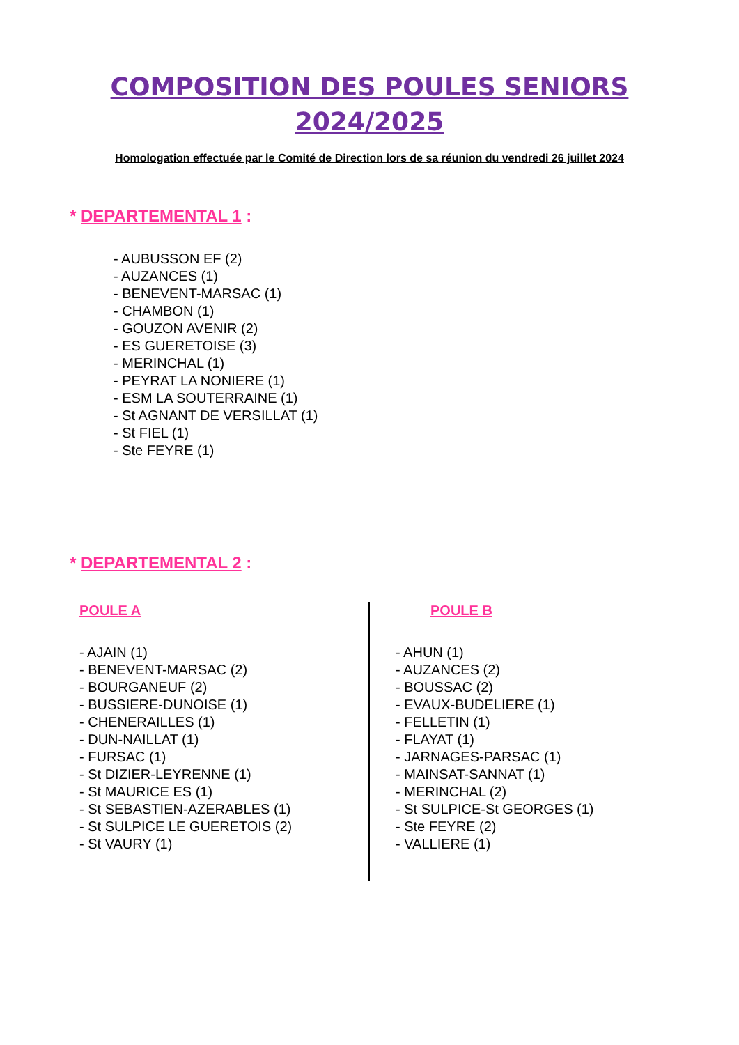COMPOSITION DES POULES SENIORS
2024/2025
Homologation effectuée par le Comité de Direction lors de sa réunion du vendredi 26 juillet 2024
* DEPARTEMENTAL 1 :
- AUBUSSON EF (2)
- AUZANCES (1)
- BENEVENT-MARSAC (1)
- CHAMBON (1)
- GOUZON AVENIR (2)
- ES GUERETOISE (3)
- MERINCHAL (1)
- PEYRAT LA NONIERE (1)
- ESM LA SOUTERRAINE (1)
- St AGNANT DE VERSILLAT (1)
- St FIEL (1)
- Ste FEYRE (1)
* DEPARTEMENTAL 2 :
POULE A
- AJAIN (1)
- BENEVENT-MARSAC (2)
- BOURGANEUF (2)
- BUSSIERE-DUNOISE (1)
- CHENERAILLES (1)
- DUN-NAILLAT (1)
- FURSAC (1)
- St DIZIER-LEYRENNE (1)
- St MAURICE ES (1)
- St SEBASTIEN-AZERABLES (1)
- St SULPICE LE GUERETOIS (2)
- St VAURY (1)
POULE B
- AHUN (1)
- AUZANCES (2)
- BOUSSAC (2)
- EVAUX-BUDELIERE (1)
- FELLETIN (1)
- FLAYAT (1)
- JARNAGES-PARSAC (1)
- MAINSAT-SANNAT (1)
- MERINCHAL (2)
- St SULPICE-St GEORGES (1)
- Ste FEYRE (2)
- VALLIERE (1)